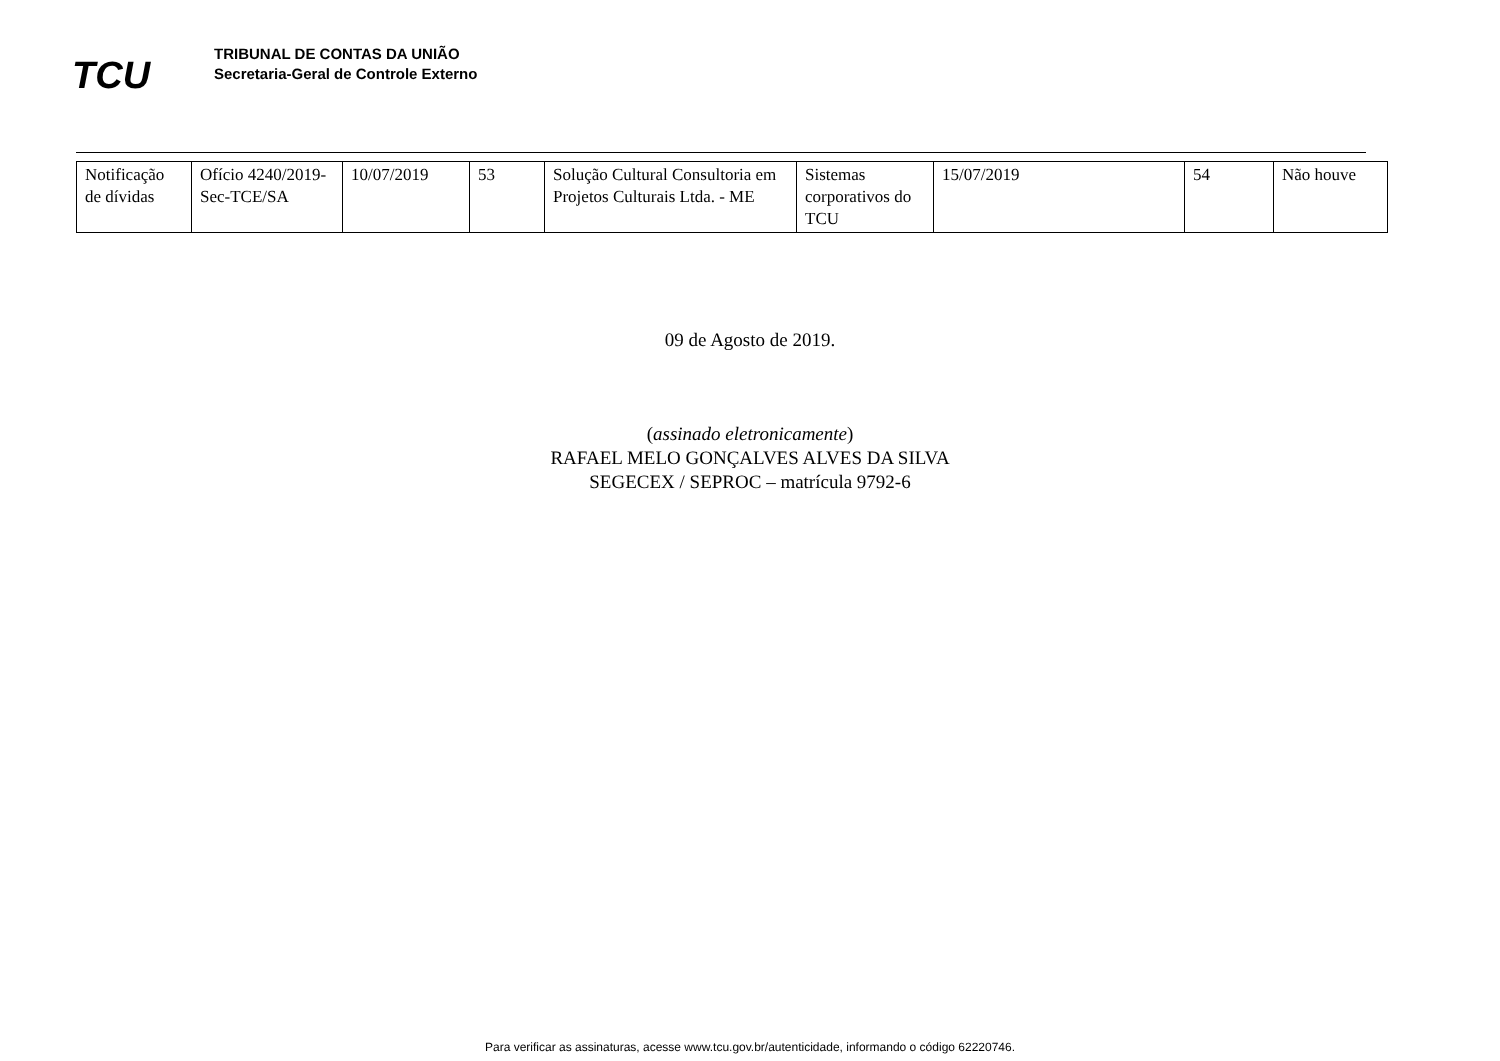TCU
TRIBUNAL DE CONTAS DA UNIÃO
Secretaria-Geral de Controle Externo
| Notificação de dívidas | Ofício 4240/2019-Sec-TCE/SA | 10/07/2019 | 53 | Solução Cultural Consultoria em Projetos Culturais Ltda. - ME | Sistemas corporativos do TCU | 15/07/2019 | 54 | Não houve |
09 de Agosto de 2019.
(assinado eletronicamente)
RAFAEL MELO GONÇALVES ALVES DA SILVA
SEGECEX / SEPROC – matrícula 9792-6
Para verificar as assinaturas, acesse www.tcu.gov.br/autenticidade, informando o código 62220746.